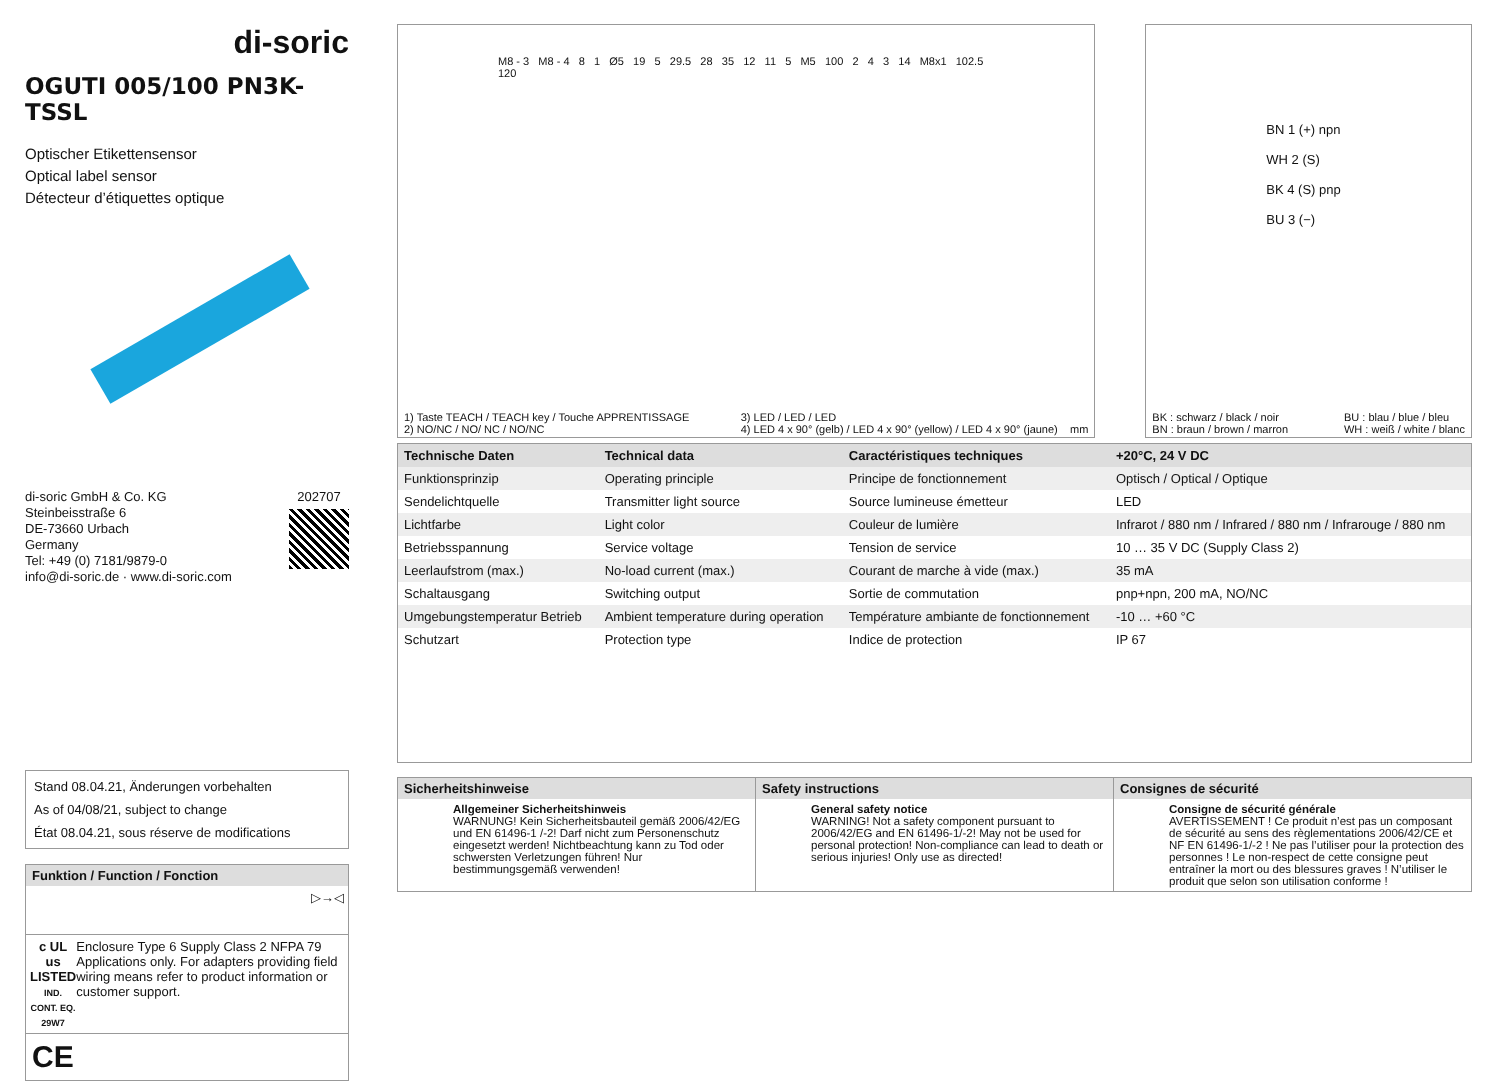di-soric
OGUTI 005/100 PN3K-TSSL
Optischer Etikettensensor
Optical label sensor
Détecteur d’étiquettes optique
di-soric GmbH & Co. KG
Steinbeisstraße 6
DE-73660 Urbach
Germany
Tel: +49 (0) 7181/9879-0
info@di-soric.de · www.di-soric.com
202707
Stand 08.04.21, Änderungen vorbehalten
As of 04/08/21, subject to change
État 08.04.21, sous réserve de modifications
Funktion / Function / Fonction
▷→◁
c UL us
LISTED
IND. CONT. EQ.
29W7
Enclosure Type 6 Supply Class 2 NFPA 79 Applications only. For adapters providing field wiring means refer to product information or customer support.
CE
M8 - 3 M8 - 4 8 1 Ø5 19 5 29.5 28 35 12 11 5 M5 100 2 4 3 14 M8x1 102.5 120
1) Taste TEACH / TEACH key / Touche APPRENTISSAGE
2) NO/NC / NO/ NC / NO/NC
3) LED / LED / LED
4) LED 4 x 90° (gelb) / LED 4 x 90° (yellow) / LED 4 x 90° (jaune) mm
BN 1 (+) npn
WH 2 (S)
BK 4 (S) pnp
BU 3 (−)
BK : schwarz / black / noir
BN : braun / brown / marron
BU : blau / blue / bleu
WH : weiß / white / blanc
| Technische Daten | Technical data | Caractéristiques techniques | +20°C, 24 V DC |
| --- | --- | --- | --- |
| Funktionsprinzip | Operating principle | Principe de fonctionnement | Optisch / Optical / Optique |
| Sendelichtquelle | Transmitter light source | Source lumineuse émetteur | LED |
| Lichtfarbe | Light color | Couleur de lumière | Infrarot / 880 nm / Infrared / 880 nm / Infrarouge / 880 nm |
| Betriebsspannung | Service voltage | Tension de service | 10 … 35 V DC (Supply Class 2) |
| Leerlaufstrom (max.) | No-load current (max.) | Courant de marche à vide (max.) | 35 mA |
| Schaltausgang | Switching output | Sortie de commutation | pnp+npn, 200 mA, NO/NC |
| Umgebungstemperatur Betrieb | Ambient temperature during operation | Température ambiante de fonctionnement | -10 … +60 °C |
| Schutzart | Protection type | Indice de protection | IP 67 |
Sicherheitshinweise
Allgemeiner Sicherheitshinweis
WARNUNG! Kein Sicherheitsbauteil gemäß 2006/42/EG und EN 61496-1 /-2! Darf nicht zum Personenschutz eingesetzt werden! Nichtbeachtung kann zu Tod oder schwersten Verletzungen führen! Nur bestimmungsgemäß verwenden!
Safety instructions
General safety notice
WARNING! Not a safety component pursuant to 2006/42/EG and EN 61496-1/-2! May not be used for personal protection! Non-compliance can lead to death or serious injuries! Only use as directed!
Consignes de sécurité
Consigne de sécurité générale
AVERTISSEMENT ! Ce produit n’est pas un composant de sécurité au sens des règlementations 2006/42/CE et NF EN 61496-1/-2 ! Ne pas l’utiliser pour la protection des personnes ! Le non-respect de cette consigne peut entraîner la mort ou des blessures graves ! N’utiliser le produit que selon son utilisation conforme !